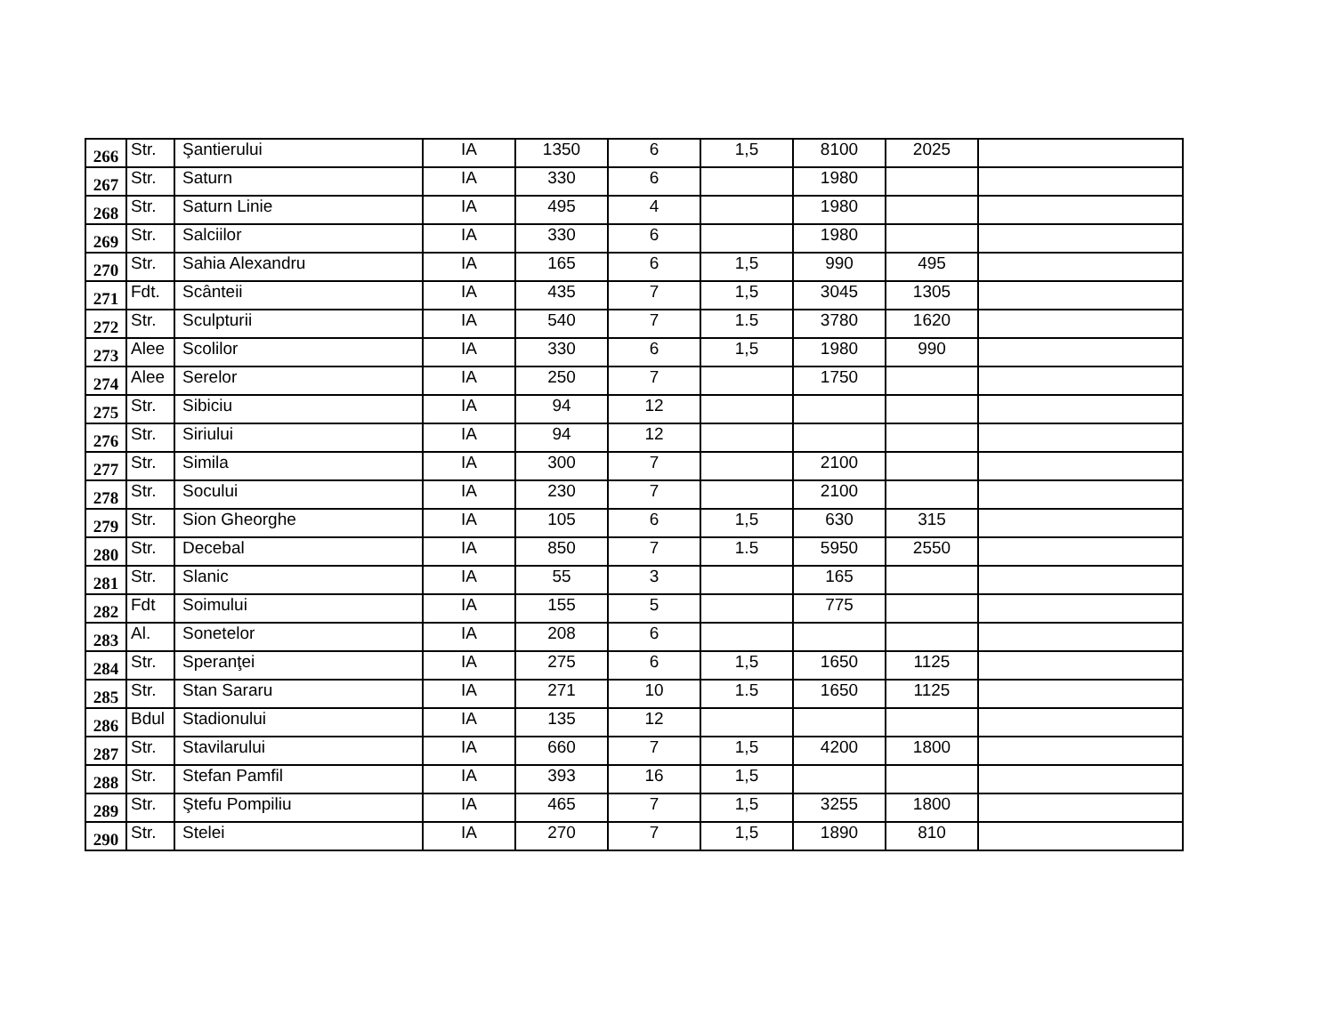| 266 | Str. | Şantierului | IA | 1350 | 6 | 1,5 | 8100 | 2025 | |
| 267 | Str. | Saturn | IA | 330 | 6 | | 1980 | | |
| 268 | Str. | Saturn Linie | IA | 495 | 4 | | 1980 | | |
| 269 | Str. | Salciilor | IA | 330 | 6 | | 1980 | | |
| 270 | Str. | Sahia Alexandru | IA | 165 | 6 | 1,5 | 990 | 495 | |
| 271 | Fdt. | Scânteii | IA | 435 | 7 | 1,5 | 3045 | 1305 | |
| 272 | Str. | Sculpturii | IA | 540 | 7 | 1.5 | 3780 | 1620 | |
| 273 | Alee | Scolilor | IA | 330 | 6 | 1,5 | 1980 | 990 | |
| 274 | Alee | Serelor | IA | 250 | 7 | | 1750 | | |
| 275 | Str. | Sibiciu | IA | 94 | 12 | | | | |
| 276 | Str. | Siriului | IA | 94 | 12 | | | | |
| 277 | Str. | Simila | IA | 300 | 7 | | 2100 | | |
| 278 | Str. | Socului | IA | 230 | 7 | | 2100 | | |
| 279 | Str. | Sion Gheorghe | IA | 105 | 6 | 1,5 | 630 | 315 | |
| 280 | Str. | Decebal | IA | 850 | 7 | 1.5 | 5950 | 2550 | |
| 281 | Str. | Slanic | IA | 55 | 3 | | 165 | | |
| 282 | Fdt | Soimului | IA | 155 | 5 | | 775 | | |
| 283 | Al. | Sonetelor | IA | 208 | 6 | | | | |
| 284 | Str. | Speranţei | IA | 275 | 6 | 1,5 | 1650 | 1125 | |
| 285 | Str. | Stan Sararu | IA | 271 | 10 | 1.5 | 1650 | 1125 | |
| 286 | Bdul | Stadionului | IA | 135 | 12 | | | | |
| 287 | Str. | Stavilarului | IA | 660 | 7 | 1,5 | 4200 | 1800 | |
| 288 | Str. | Stefan Pamfil | IA | 393 | 16 | 1,5 | | | |
| 289 | Str. | Ştefu Pompiliu | IA | 465 | 7 | 1,5 | 3255 | 1800 | |
| 290 | Str. | Stelei | IA | 270 | 7 | 1,5 | 1890 | 810 | |